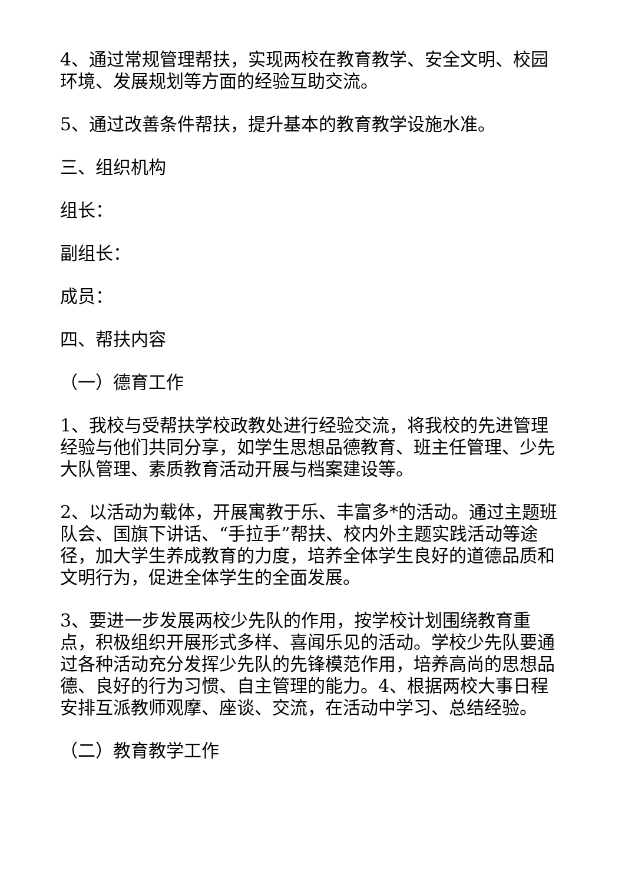4、通过常规管理帮扶，实现两校在教育教学、安全文明、校园环境、发展规划等方面的经验互助交流。
5、通过改善条件帮扶，提升基本的教育教学设施水准。
三、组织机构
组长：
副组长：
成员：
四、帮扶内容
（一）德育工作
1、我校与受帮扶学校政教处进行经验交流，将我校的先进管理经验与他们共同分享，如学生思想品德教育、班主任管理、少先大队管理、素质教育活动开展与档案建设等。
2、以活动为载体，开展寓教于乐、丰富多*的活动。通过主题班队会、国旗下讲话、“手拉手”帮扶、校内外主题实践活动等途径，加大学生养成教育的力度，培养全体学生良好的道德品质和文明行为，促进全体学生的全面发展。
3、要进一步发展两校少先队的作用，按学校计划围绕教育重点，积极组织开展形式多样、喜闻乐见的活动。学校少先队要通过各种活动充分发挥少先队的先锋模范作用，培养高尚的思想品德、良好的行为习惯、自主管理的能力。4、根据两校大事日程安排互派教师观摩、座谈、交流，在活动中学习、总结经验。
（二）教育教学工作